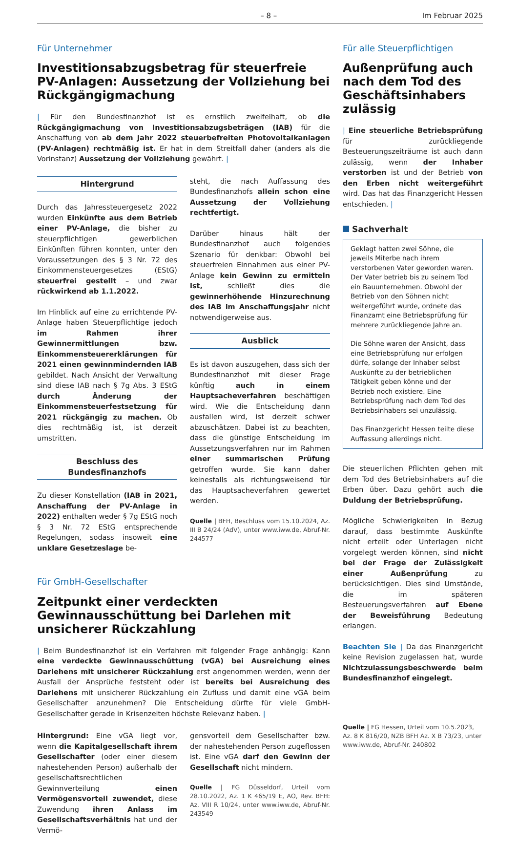– 8 – Im Februar 2025
Für Unternehmer
Investitionsabzugsbetrag für steuerfreie PV-Anlagen: Aussetzung der Vollziehung bei Rückgängigmachung
| Für den Bundesfinanzhof ist es ernstlich zweifelhaft, ob die Rückgängigmachung von Investitionsabzugsbeträgen (IAB) für die Anschaffung von ab dem Jahr 2022 steuerbefreiten Photovoltaikanlagen (PV-Anlagen) rechtmäßig ist. Er hat in dem Streitfall daher (anders als die Vorinstanz) Aussetzung der Vollziehung gewährt. |
Hintergrund
Durch das Jahressteuergesetz 2022 wurden Einkünfte aus dem Betrieb einer PV-Anlage, die bisher zu steuerpflichtigen gewerblichen Einkünften führen konnten, unter den Voraussetzungen des § 3 Nr. 72 des Einkommensteuergesetzes (EStG) steuerfrei gestellt – und zwar rückwirkend ab 1.1.2022.
Im Hinblick auf eine zu errichtende PV-Anlage haben Steuerpflichtige jedoch im Rahmen ihrer Gewinnermittlungen bzw. Einkommensteuererklärungen für 2021 einen gewinnmindernden IAB gebildet. Nach Ansicht der Verwaltung sind diese IAB nach § 7g Abs. 3 EStG durch Änderung der Einkommensteuerfestsetzung für 2021 rückgängig zu machen. Ob dies rechtmäßig ist, ist derzeit umstritten.
Beschluss des Bundesfinanzhofs
Zu dieser Konstellation (IAB in 2021, Anschaffung der PV-Anlage in 2022) enthalten weder § 7g EStG noch § 3 Nr. 72 EStG entsprechende Regelungen, sodass insoweit eine unklare Gesetzeslage be-
steht, die nach Auffassung des Bundesfinanzhofs allein schon eine Aussetzung der Vollziehung rechtfertigt.
Darüber hinaus hält der Bundesfinanzhof auch folgendes Szenario für denkbar: Obwohl bei steuerfreien Einnahmen aus einer PV-Anlage kein Gewinn zu ermitteln ist, schließt dies die gewinnerhöhende Hinzurechnung des IAB im Anschaffungsjahr nicht notwendigerweise aus.
Ausblick
Es ist davon auszugehen, dass sich der Bundesfinanzhof mit dieser Frage künftig auch in einem Hauptsacheverfahren beschäftigen wird. Wie die Entscheidung dann ausfallen wird, ist derzeit schwer abzuschätzen. Dabei ist zu beachten, dass die günstige Entscheidung im Aussetzungsverfahren nur im Rahmen einer summarischen Prüfung getroffen wurde. Sie kann daher keinesfalls als richtungsweisend für das Hauptsacheverfahren gewertet werden.
Quelle | BFH, Beschluss vom 15.10.2024, Az. III B 24/24 (AdV), unter www.iww.de, Abruf-Nr. 244577
Für GmbH-Gesellschafter
Zeitpunkt einer verdeckten Gewinnausschüttung bei Darlehen mit unsicherer Rückzahlung
| Beim Bundesfinanzhof ist ein Verfahren mit folgender Frage anhängig: Kann eine verdeckte Gewinnausschüttung (vGA) bei Ausreichung eines Darlehens mit unsicherer Rückzahlung erst angenommen werden, wenn der Ausfall der Ansprüche feststeht oder ist bereits bei Ausreichung des Darlehens mit unsicherer Rückzahlung ein Zufluss und damit eine vGA beim Gesellschafter anzunehmen? Die Entscheidung dürfte für viele GmbH-Gesellschafter gerade in Krisenzeiten höchste Relevanz haben. |
Hintergrund: Eine vGA liegt vor, wenn die Kapitalgesellschaft ihrem Gesellschafter (oder einer diesem nahestehenden Person) außerhalb der gesellschaftsrechtlichen Gewinnverteilung einen Vermögensvorteil zuwendet, diese Zuwendung ihren Anlass im Gesellschaftsverhältnis hat und der Vermö-
gensvorteil dem Gesellschafter bzw. der nahestehenden Person zugeflossen ist. Eine vGA darf den Gewinn der Gesellschaft nicht mindern.
Quelle | FG Düsseldorf, Urteil vom 28.10.2022, Az. 1 K 465/19 E, AO, Rev. BFH: Az. VIII R 10/24, unter www.iww.de, Abruf-Nr. 243549
Für alle Steuerpflichtigen
Außenprüfung auch nach dem Tod des Geschäftsinhabers zulässig
| Eine steuerliche Betriebsprüfung für zurückliegende Besteuerungszeiträume ist auch dann zulässig, wenn der Inhaber verstorben ist und der Betrieb von den Erben nicht weitergeführt wird. Das hat das Finanzgericht Hessen entschieden. |
Sachverhalt
Geklagt hatten zwei Söhne, die jeweils Miterbe nach ihrem verstorbenen Vater geworden waren. Der Vater betrieb bis zu seinem Tod ein Bauunternehmen. Obwohl der Betrieb von den Söhnen nicht weitergeführt wurde, ordnete das Finanzamt eine Betriebsprüfung für mehrere zurückliegende Jahre an.
Die Söhne waren der Ansicht, dass eine Betriebsprüfung nur erfolgen dürfe, solange der Inhaber selbst Auskünfte zu der betrieblichen Tätigkeit geben könne und der Betrieb noch existiere. Eine Betriebsprüfung nach dem Tod des Betriebsinhabers sei unzulässig.
Das Finanzgericht Hessen teilte diese Auffassung allerdings nicht.
Die steuerlichen Pflichten gehen mit dem Tod des Betriebsinhabers auf die Erben über. Dazu gehört auch die Duldung der Betriebsprüfung.
Mögliche Schwierigkeiten in Bezug darauf, dass bestimmte Auskünfte nicht erteilt oder Unterlagen nicht vorgelegt werden können, sind nicht bei der Frage der Zulässigkeit einer Außenprüfung zu berücksichtigen. Dies sind Umstände, die im späteren Besteuerungsverfahren auf Ebene der Beweisführung Bedeutung erlangen.
Beachten Sie | Da das Finanzgericht keine Revision zugelassen hat, wurde Nichtzulassungsbeschwerde beim Bundesfinanzhof eingelegt.
Quelle | FG Hessen, Urteil vom 10.5.2023, Az. 8 K 816/20, NZB BFH Az. X B 73/23, unter www.iww.de, Abruf-Nr. 240802